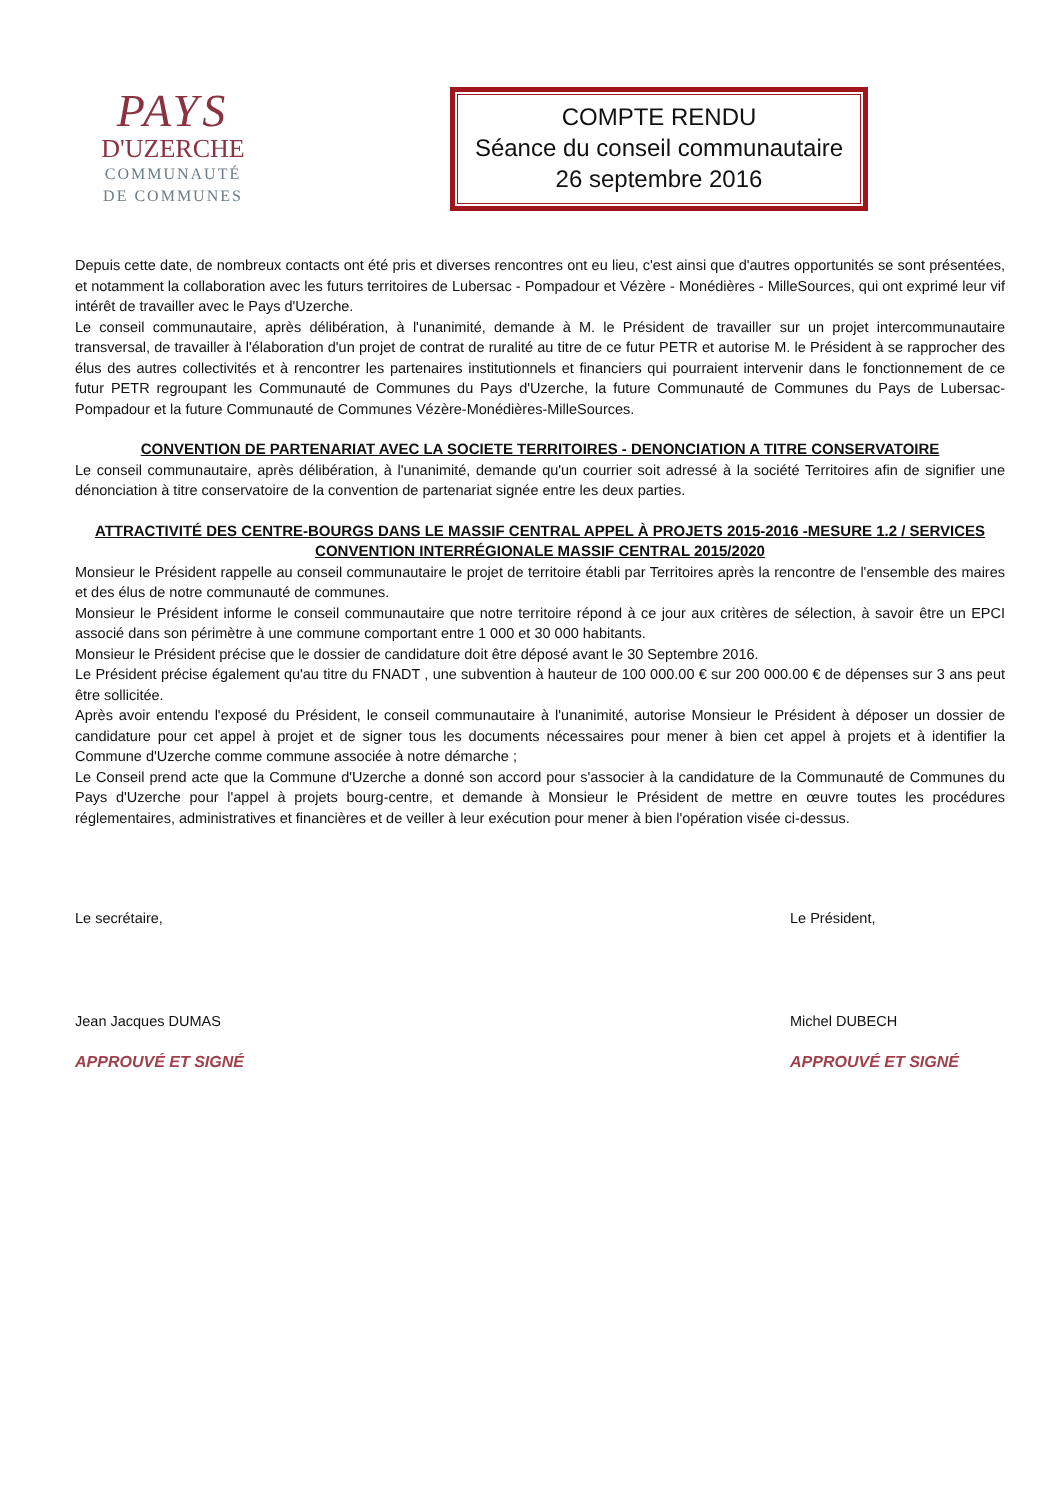PAYS
D'UZERCHE
COMMUNAUTÉ
DE COMMUNES
COMPTE RENDU
Séance du conseil communautaire
26 septembre 2016
Depuis cette date, de nombreux contacts ont été pris et diverses rencontres ont eu lieu, c'est ainsi que d'autres opportunités se sont présentées, et notamment la collaboration avec les futurs territoires de Lubersac - Pompadour et Vézère - Monédières - MilleSources, qui ont exprimé leur vif intérêt de travailler avec le Pays d'Uzerche.
Le conseil communautaire, après délibération, à l'unanimité, demande à M. le Président de travailler sur un projet intercommunautaire transversal, de travailler à l'élaboration d'un projet de contrat de ruralité au titre de ce futur PETR et autorise M. le Président à se rapprocher des élus des autres collectivités et à rencontrer les partenaires institutionnels et financiers qui pourraient intervenir dans le fonctionnement de ce futur PETR regroupant les Communauté de Communes du Pays d'Uzerche, la future Communauté de Communes du Pays de Lubersac-Pompadour et la future Communauté de Communes Vézère-Monédières-MilleSources.
CONVENTION DE PARTENARIAT AVEC LA SOCIETE TERRITOIRES - DENONCIATION A TITRE CONSERVATOIRE
Le conseil communautaire, après délibération, à l'unanimité, demande qu'un courrier soit adressé à la société Territoires afin de signifier une dénonciation à titre conservatoire de la convention de partenariat signée entre les deux parties.
ATTRACTIVITÉ DES CENTRE-BOURGS DANS LE MASSIF CENTRAL APPEL À PROJETS 2015-2016 -MESURE 1.2 / SERVICES CONVENTION INTERRÉGIONALE MASSIF CENTRAL 2015/2020
Monsieur le Président rappelle au conseil communautaire le projet de territoire établi par Territoires après la rencontre de l'ensemble des maires et des élus de notre communauté de communes.
Monsieur le Président informe le conseil communautaire que notre territoire répond à ce jour aux critères de sélection, à savoir être un EPCI associé dans son périmètre à une commune comportant entre 1 000 et 30 000 habitants.
Monsieur le Président précise que le dossier de candidature doit être déposé avant le 30 Septembre 2016.
Le Président précise également qu'au titre du FNADT , une subvention à hauteur de 100 000.00 € sur 200 000.00 € de dépenses sur 3 ans peut être sollicitée.
Après avoir entendu l'exposé du Président, le conseil communautaire à l'unanimité, autorise Monsieur le Président à déposer un dossier de candidature pour cet appel à projet et de signer tous les documents nécessaires pour mener à bien cet appel à projets et à identifier la Commune d'Uzerche comme commune associée à notre démarche ;
Le Conseil prend acte que la Commune d'Uzerche a donné son accord pour s'associer à la candidature de la Communauté de Communes du Pays d'Uzerche pour l'appel à projets bourg-centre, et demande à Monsieur le Président de mettre en œuvre toutes les procédures réglementaires, administratives et financières et de veiller à leur exécution pour mener à bien l'opération visée ci-dessus.
Le secrétaire,
Jean Jacques DUMAS
APPROUVÉ ET SIGNÉ
Le Président,
Michel DUBECH
APPROUVÉ ET SIGNÉ